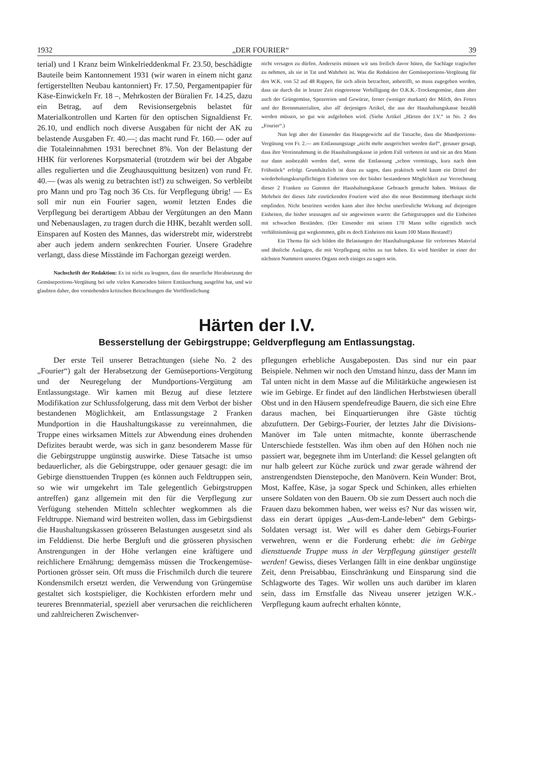1932 „DER FOURIER“39
terial) und 1 Kranz beim Winkelrieddenkmal Fr. 23.50, beschädigte Bauteile beim Kantonnement 1931 (wir waren in einem nicht ganz fertigerstellten Neubau kantonniert) Fr. 17.50, Pergamentpapier für Käse-Einwickeln Fr. 18 –, Mehrkosten der Büralien Fr. 14.25, dazu ein Betrag, auf dem Revisionsergebnis belastet für Materialkontrollen und Karten für den optischen Signaldienst Fr. 26.10, und endlich noch diverse Ausgaben für nicht der AK zu belastende Ausgaben Fr. 40.—; das macht rund Fr. 160.— oder auf die Totaleinnahmen 1931 berechnet 8%. Von der Belastung der HHK für verlorenes Korpsmaterial (trotzdem wir bei der Abgabe alles regulierten und die Zeughausquittung besitzen) von rund Fr. 40.— (was als wenig zu betrachten ist!) zu schweigen. So verbleibt pro Mann und pro Tag noch 36 Cts. für Verpflegung übrig! — Es soll mir nun ein Fourier sagen, womit letzten Endes die Verpflegung bei derartigem Abbau der Vergütungen an den Mann und Nebenauslagen, zu tragen durch die HHK, bezahlt werden soll. Einsparen auf Kosten des Mannes, das widerstrebt mir, widerstrebt aber auch jedem andern senkrechten Fourier. Unsere Gradehre verlangt, dass diese Misstände im Fachorgan gezeigt werden.
Nachschrift der Redaktion: Es ist nicht zu leugnen, dass die neuerliche Herabsetzung der Gemüseportions-Vergütung bei sehr vielen Kameraden bittere Enttäuschung ausgelöst hat, und wir glaubten daher, den vorstehenden kritischen Betrachtungen die Veröffentlichung
nicht versagen zu dürfen. Anderseits müssen wir uns freilich davor hüten, die Sachlage tragischer zu nehmen, als sie in Tat und Wahrheit ist. Was die Reduktion der Gemüseportions-Vergütung für den W.K. von 52 auf 48 Rappen, für sich allein betrachtet, anbetrifft, so muss zugegeben werden, dass sie durch die in letzter Zeit eingetretene Verbilligung der O.K.K.-Trockengemüse, dann aber auch der Grüngemüse, Spezereien und Gewürze, ferner (weniger markant) der Milch, des Fettes und der Brennmaterialien, also all' derjenigen Artikel, die aus der Haushaltungskasse bezahlt werden müssen, so gut wie aufgehoben wird. (Siehe Artikel „Härten der I.V.“ in No. 2 des „Fourier“.)
Nun legt aber der Einsender das Hauptgewicht auf die Tatsache, dass die Mundportions-Vergütung von Fr. 2.— am Entlassungstage „nicht mehr ausgerichtet werden darf“, genauer gesagt, dass ihre Vereinnahmung in die Haushaltungskasse in jedem Fall verboten ist und sie an den Mann nur dann ausbezahlt werden darf, wenn die Entlassung „schon vormittags, kurz nach dem Frühstück“ erfolgt. Grundsätzlich ist dazu zu sagen, dass praktisch wohl kaum ein Drittel der wiederholungskurspflichtigen Einheiten von der bisher bestandenen Möglichkeit zur Verrechnung dieser 2 Franken zu Gunsten der Haushaltungskasse Gebrauch gemacht haben. Weitaus die Mehrheit der dieses Jahr einrückenden Fouriere wird also die neue Bestimmung überhaupt nicht empfinden. Nicht bestritten werden kann aber ihre höchst unerfreuliche Wirkung auf diejenigen Einheiten, die bisher sozusagen auf sie angewiesen waren: die Gebirgstruppen und die Einheiten mit schwachen Beständen. (Der Einsender mit seinen 170 Mann sollte eigentlich noch verhältnismässig gut wegkommen, gibt es doch Einheiten mit kaum 100 Mann Bestand!)
Ein Thema für sich bilden die Belastungen der Haushaltungskasse für verlorenes Material und ähnliche Auslagen, die mit Verpflegung nichts zu tun haben. Es wird hierüber in einer der nächsten Nummern unseres Organs noch einiges zu sagen sein.
Härten der I.V.
Besserstellung der Gebirgstruppe; Geldverpflegung am Entlassungstag.
Der erste Teil unserer Betrachtungen (siehe No. 2 des „Fourier“) galt der Herabsetzung der Gemüseportions-Vergütung und der Neuregelung der Mundportions-Vergütung am Entlassungstage. Wir kamen mit Bezug auf diese letztere Modifikation zur Schlussfolgerung, dass mit dem Verbot der bisher bestandenen Möglichkeit, am Entlassungstage 2 Franken Mundportion in die Haushaltungskasse zu vereinnahmen, die Truppe eines wirksamen Mittels zur Abwendung eines drohenden Defizites beraubt werde, was sich in ganz besonderem Masse für die Gebirgstruppe ungünstig auswirke. Diese Tatsache ist umso bedauerlicher, als die Gebirgstruppe, oder genauer gesagt: die im Gebirge diensttuenden Truppen (es können auch Feldtruppen sein, so wie wir umgekehrt im Tale gelegentlich Gebirgstruppen antreffen) ganz allgemein mit den für die Verpflegung zur Verfügung stehenden Mitteln schlechter wegkommen als die Feldtruppe. Niemand wird bestreiten wollen, dass im Gebirgsdienst die Haushaltungskassen grösseren Belastungen ausgesetzt sind als im Felddienst. Die herbe Bergluft und die grösseren physischen Anstrengungen in der Höhe verlangen eine kräftigere und reichlichere Ernährung; demgemäss müssen die Trockengemüse-Portionen grösser sein. Oft muss die Frischmilch durch die teurere Kondensmilch ersetzt werden, die Verwendung von Grüngemüse gestaltet sich kostspieliger, die Kochkisten erfordern mehr und teureres Brennmaterial, speziell aber verursachen die reichlicheren und zahlreicheren Zwischenver-
pflegungen erhebliche Ausgabeposten. Das sind nur ein paar Beispiele. Nehmen wir noch den Umstand hinzu, dass der Mann im Tal unten nicht in dem Masse auf die Militärküche angewiesen ist wie im Gebirge. Er findet auf den ländlichen Herbstwiesen überall Obst und in den Häusern spendefreudige Bauern, die sich eine Ehre daraus machen, bei Einquartierungen ihre Gäste tüchtig abzufuttern. Der Gebirgs-Fourier, der letztes Jahr die Divisions-Manöver im Tale unten mitmachte, konnte überraschende Unterschiede feststellen. Was ihm oben auf den Höhen noch nie passiert war, begegnete ihm im Unterland: die Kessel gelangten oft nur halb geleert zur Küche zurück und zwar gerade während der anstrengendsten Dienstepoche, den Manövern. Kein Wunder: Brot, Most, Kaffee, Käse, ja sogar Speck und Schinken, alles erhielten unsere Soldaten von den Bauern. Ob sie zum Dessert auch noch die Frauen dazu bekommen haben, wer weiss es? Nur das wissen wir, dass ein derart üppiges „Aus-dem-Lande-leben“ dem Gebirgs-Soldaten versagt ist. Wer will es daher dem Gebirgs-Fourier verwehren, wenn er die Forderung erhebt: die im Gebirge diensttuende Truppe muss in der Verpflegung günstiger gestellt werden! Gewiss, dieses Verlangen fällt in eine denkbar ungünstige Zeit, denn Preisabbau, Einschränkung und Einsparung sind die Schlagworte des Tages. Wir wollen uns auch darüber im klaren sein, dass im Ernstfalle das Niveau unserer jetzigen W.K.-Verpflegung kaum aufrecht erhalten könnte,